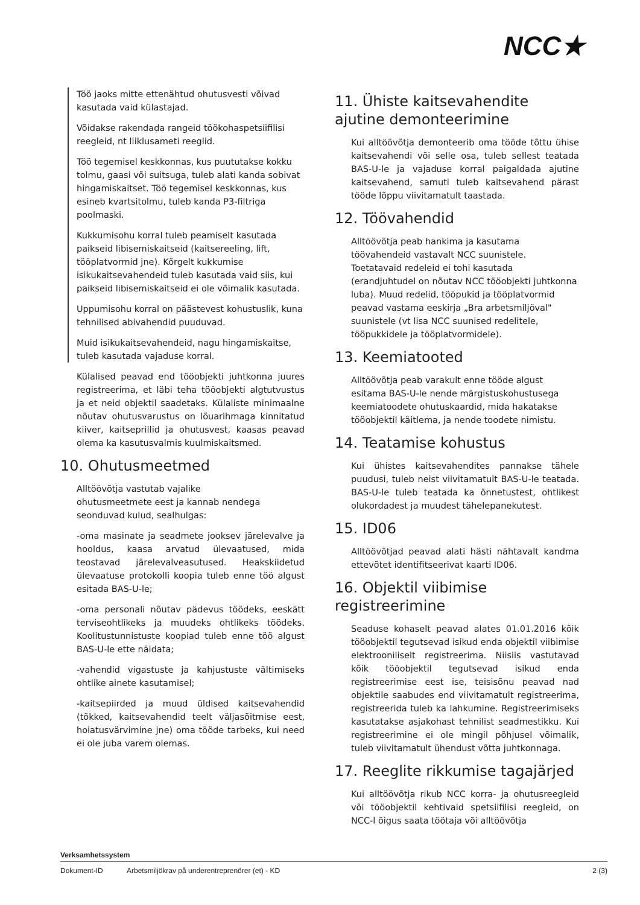NCC★
Töö jaoks mitte ettenähtud ohutusvesti võivad kasutada vaid külastajad.
Võidakse rakendada rangeid töökohaspetsiifilisi reegleid, nt liiklusameti reeglid.
Töö tegemisel keskkonnas, kus puututakse kokku tolmu, gaasi või suitsuga, tuleb alati kanda sobivat hingamiskaitset. Töö tegemisel keskkonnas, kus esineb kvartsitolmu, tuleb kanda P3-filtriga poolmaski.
Kukkumisohu korral tuleb peamiselt kasutada paikseid libisemiskaitseid (kaitsereeling, lift, tööplatvormid jne). Kõrgelt kukkumise isikukaitsevahendeid tuleb kasutada vaid siis, kui paikseid libisemiskaitseid ei ole võimalik kasutada.
Uppumisohu korral on päästevest kohustuslik, kuna tehnilised abivahendid puuduvad.
Muid isikukaitsevahendeid, nagu hingamiskaitse, tuleb kasutada vajaduse korral.
Külalised peavad end tööobjekti juhtkonna juures registreerima, et läbi teha tööobjekti algtutvustus ja et neid objektil saadetaks. Külaliste minimaalne nõutav ohutusvarustus on lõuarihmaga kinnitatud kiiver, kaitseprillid ja ohutusvest, kaasas peavad olema ka kasutusvalmis kuulmiskaitsmed.
10. Ohutusmeetmed
Alltöövõtja vastutab vajalike
ohutusmeetmete eest ja kannab nendega
seonduvad kulud, sealhulgas:
-oma masinate ja seadmete jooksev järelevalve ja hooldus, kaasa arvatud ülevaatused, mida teostavad järelevalveasutused. Heakskiidetud ülevaatuse protokolli koopia tuleb enne töö algust esitada BAS-U-le;
-oma personali nõutav pädevus töödeks, eeskätt terviseohtlikeks ja muudeks ohtlikeks töödeks. Koolitustunnistuste koopiad tuleb enne töö algust BAS-U-le ette näidata;
-vahendid vigastuste ja kahjustuste vältimiseks ohtlike ainete kasutamisel;
-kaitsepiirded ja muud üldised kaitsevahendid (tõkked, kaitsevahendid teelt väljasõitmise eest, hoiatusvärvimine jne) oma tööde tarbeks, kui need ei ole juba varem olemas.
11. Ühiste kaitsevahendite ajutine demonteerimine
Kui alltöövõtja demonteerib oma tööde tõttu ühise kaitsevahendi või selle osa, tuleb sellest teatada BAS-U-le ja vajaduse korral paigaldada ajutine kaitsevahend, samuti tuleb kaitsevahend pärast tööde lõppu viivitamatult taastada.
12. Töövahendid
Alltöövõtja peab hankima ja kasutama töövahendeid vastavalt NCC suunistele. Toetatavaid redeleid ei tohi kasutada (erandjuhtudel on nõutav NCC tööobjekti juhtkonna luba). Muud redelid, tööpukid ja tööplatvormid peavad vastama eeskirja „Bra arbetsmiljöval" suunistele (vt lisa NCC suunised redelitele, tööpukkidele ja tööplatvormidele).
13. Keemiatooted
Alltöövõtja peab varakult enne tööde algust esitama BAS-U-le nende märgistuskohustusega keemiatoodete ohutuskaardid, mida hakatakse tööobjektil käitlema, ja nende toodete nimistu.
14. Teatamise kohustus
Kui ühistes kaitsevahendites pannakse tähele puudusi, tuleb neist viivitamatult BAS-U-le teatada. BAS-U-le tuleb teatada ka õnnetustest, ohtlikest olukordadest ja muudest tähelepanekutest.
15. ID06
Alltöövõtjad peavad alati hästi nähtavalt kandma ettevõtet identifitseerivat kaarti ID06.
16. Objektil viibimise registreerimine
Seaduse kohaselt peavad alates 01.01.2016 kõik tööobjektil tegutsevad isikud enda objektil viibimise elektrooniliselt registreerima. Niisiis vastutavad kõik tööobjektil tegutsevad isikud enda registreerimise eest ise, teisisõnu peavad nad objektile saabudes end viivitamatult registreerima, registreerida tuleb ka lahkumine. Registreerimiseks kasutatakse asjakohast tehnilist seadmestikku. Kui registreerimine ei ole mingil põhjusel võimalik, tuleb viivitamatult ühendust võtta juhtkonnaga.
17. Reeglite rikkumise tagajärjed
Kui alltöövõtja rikub NCC korra- ja ohutusreegleid või tööobjektil kehtivaid spetsiifilisi reegleid, on NCC-l õigus saata töötaja või alltöövõtja
Verksamhetssystem
Dokument-ID Arbetsmiljökrav på underentreprenörer (et) - KD 2 (3)